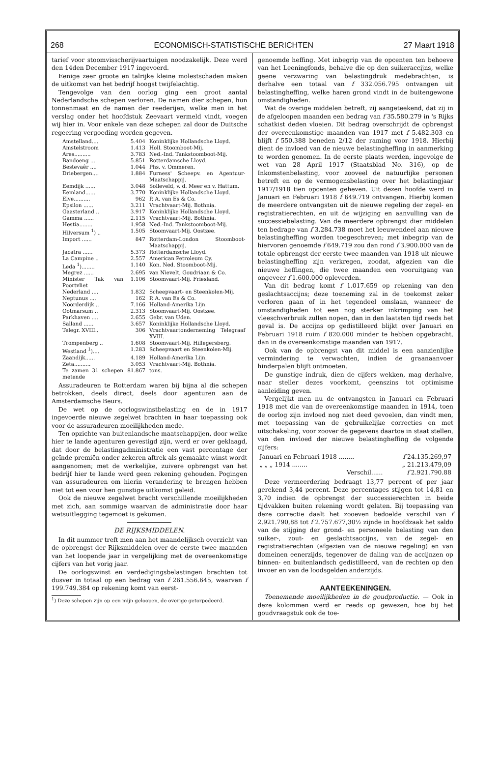268 ECONOMISCH-STATISTISCHE BERICHTEN 27 Maart 1918
tarief voor stoomvisscherijvaartuigen noodzakelijk. Deze werd den 14den December 1917 ingevoerd.
Eenige zeer groote en talrijke kleine molestschaden maken de uitkomst van het bedrijf hoogst twijfelachtig.
Tengevolge van den oorlog ging een groot aantal Nederlandsche schepen verloren. De namen dier schepen, hun tonnenmaat en de namen der reederijen, welke men in het verslag onder het hoofdstuk Zeevaart vermeld vindt, voegen wij hier in. Voor enkele van deze schepen zal door de Duitsche regeering vergoeding worden gegeven.
| Amstelland.... | 5.404 | Koninklijke Hollandsche Lloyd. |
| Amstelstroom | 1.413 | Holl. Stoomboot-Mij. |
| Ares.......... | 3.783 | Ned.-Ind. Tankstoomboot-Mij. |
| Bandoeng .... | 5.851 | Rotterdamsche Lloyd. |
| Bestevaêr .... | 1.044 | Phs. v. Ommeren. |
| Driebergen.... | 1.884 | Furness' Scheepv. en Agentuur-Maatschappij. |
| Eemdijk ...... | 3.048 | Solleveld, v. d. Meer en v. Hattum. |
| Eemland...... | 3.770 | Koninklijke Hollandsche Lloyd. |
| Elve.......... | 962 | P. A. van Es & Co. |
| Epsilon ...... | 3.211 | Vrachtvaart-Mij. Bothnia. |
| Gaasterland .. | 3.917 | Koninklijke Hollandsche Lloyd. |
| Gamma ...... | 2.115 | Vrachtvaart-Mij. Bothnia. |
| Hestia........ | 1.958 | Ned.-Ind. Tankstoomboot-Mij. |
| Hilversum <sup>1</sup>) .. | 1.505 | Stoomvaart-Mij. Oostzee. |
| Import ...... | 847 | Rotterdam-London Stoomboot-Maatschappij. |
| Jacatra ...... | 5.373 | Rotterdamsche Lloyd. |
| La Campine .. | 2.557 | American Petroleum Cy. |
| Leda <sup>1</sup>)........ | 1.140 | Kon. Ned. Stoomboot-Mij. |
| Megrez ...... | 2.695 | van Nievelt, Goudriaan & Co. |
| Minister Tak van Poortvliet | 1.106 | Stoomvaart-Mij. Friesland. |
| Nederland .... | 1.832 | Scheepvaart- en Steenkolen-Mij. |
| Neptunus .... | 162 | P. A. van Es & Co. |
| Noorderdijk .. | 7.166 | Holland-Amerika Lijn. |
| Ootmarsum .. | 2.313 | Stoomvaart-Mij. Oostzee. |
| Parkhaven .... | 2.655 | Gebr. van Uden. |
| Salland ...... | 3.657 | Koninklijke Hollandsche Lloyd. |
| Telegr. XVIII.. | 306 | Vrachtvaartonderneming Telegraaf XVIII. |
| Trompenberg .. | 1.608 | Stoomvaart-Mij. Hillegersberg. |
| Westland <sup>1</sup>).... | 1.283 | Scheepvaart en Steenkolen-Mij. |
| Zaandijk...... | 4.189 | Holland-Amerika Lijn. |
| Zeta.......... | 3.053 | Vrachtvaart-Mij. Bothnia. |
| Te zamen 31 schepen metende | 81.867 | tons. |
Assuradeuren te Rotterdam waren bij bijna al die schepen betrokken, deels direct, deels door agenturen aan de Amsterdamsche Beurs.
De wet op de oorlogswinstbelasting en de in 1917 ingevoerde nieuwe zegelwet brachten in haar toepassing ook voor de assuradeuren moeilijkheden mede.
Ten opzichte van buitenlandsche maatschappijen, door welke hier te lande agenturen gevestigd zijn, werd er over geklaagd, dat door de belastingadministratie een vast percentage der geïnde premiën onder zekeren aftrek als gemaakte winst wordt aangenomen; met de werkelijke, zuivere opbrengst van het bedrijf hier te lande werd geen rekening gehouden. Pogingen van assuradeuren om hierin verandering te brengen hebben niet tot een voor hen gunstige uitkomst geleid.
Ook de nieuwe zegelwet bracht verschillende moeilijkheden met zich, aan sommige waarvan de administratie door haar wetsuitlegging tegemoet is gekomen.
DE RIJKSMIDDELEN.
In dit nummer treft men aan het maandelijksch overzicht van de opbrengst der Rijksmiddelen over de eerste twee maanden van het loopende jaar in vergelijking met de overeenkomstige cijfers van het vorig jaar.
De oorlogswinst en verdedigingsbelastingen brachten tot dusver in totaal op een bedrag van f 261.556.645, waarvan f 199.749.384 op rekening komt van eerst-
<sup>1</sup>) Deze schepen zijn op een mijn geloopen, de overige getorpedeerd.
genoemde heffing. Met inbegrip van de opcenten ten behoeve van het Leeningfonds, behalve die op den suikeraccijns, welke geene verzwaring van belastingdruk medebrachten, is derhalve een totaal van f 332.056.795 ontvangen uit belastingheffing, welke haren grond vindt in de buitengewone omstandigheden.
Wat de overige middelen betreft, zij aangeteekend, dat zij in de afgeloopen maanden een bedrag van f 35.580.279 in 's Rijks schatkist deden vloeien. Dit bedrag overschrijdt de opbrengst der overeenkomstige maanden van 1917 met f 5.482.303 en blijft f 550.388 beneden 2/12 der raming voor 1918. Hierbij dient de invloed van de nieuwe belastingheffing in aanmerking te worden genomen. In de eerste plaats werden, ingevolge de wet van 28 April 1917 (Staatsblad No. 316), op de Inkomstenbelasting, voor zooveel de natuurlijke personen betreft en op de vermogensbelasting over het belastingjaar 1917/1918 tien opcenten geheven. Uit dezen hoofde werd in Januari en Februari 1918 f 649.719 ontvangen. Hierbij komen de meerdere ontvangsten uit de nieuwe regeling der zegel- en registratierechten, en uit de wijziging en aanvulling van de successiebelasting. Van de meerdere opbrengst dier middelen ten bedrage van f 3.284.738 moet het leeuwendeel aan nieuwe belastingheffing worden toegeschreven; met inbegrip van de hiervoren genoemde f 649.719 zou dan rond f 3.900.000 van de totale opbrengst der eerste twee maanden van 1918 uit nieuwe belastingheffing zijn verkregen, zoodat, afgezien van die nieuwe heffingen, die twee maanden een vooruitgang van ongeveer f 1.600.000 opleverden.
Van dit bedrag komt f 1.017.659 op rekening van den geslachtsaccijns; deze toeneming zal in de toekomst zeker verloren gaan of in het tegendeel omslaan, wanneer de omstandigheden tot een nog sterker inkrimping van het vleeschverbruik zullen nopen, dan in den laatsten tijd reeds het geval is. De accijns op gedistilleerd blijkt over Januari en Februari 1918 ruim f 820.000 minder te hebben opgebracht, dan in de overeenkomstige maanden van 1917.
Ook van de opbrengst van dit middel is een aanzienlijke vermindering te verwachten, indien de graanaanvoer hinderpalen blijft ontmoeten.
De gunstige indruk, dien de cijfers wekken, mag derhalve, naar steller dezes voorkomt, geenszins tot optimisme aanleiding geven.
Vergelijkt men nu de ontvangsten in Januari en Februari 1918 met die van de overeenkomstige maanden in 1914, toen de oorlog zijn invloed nog niet deed gevoelen, dan vindt men, met toepassing van de gebruikelijke correcties en met uitschakeling, voor zoover de gegevens daartoe in staat stellen, van den invloed der nieuwe belastingheffing de volgende cijfers:
| Januari en Februari 1918 ........ | f 24.135.269,97 |
| „ „ „ 1914 ........ | „ 21.213.479,09 |
| Verschil...... | f 2.921.790.88 |
Deze vermeerdering bedraagt 13,77 percent of per jaar gerekend 3,44 percent. Deze percentages stijgen tot 14,81 en 3,70 indien de opbrengst der successierechten in beide tijdvakken buiten rekening wordt gelaten. Bij toepassing van deze correctie daalt het zooeven bedoelde verschil van f 2.921.790,88 tot f 2.757.677,30½ zijnde in hoofdzaak het saldo van de stijging der grond- en personeele belasting van den suiker-, zout- en geslachtsaccijns, van de zegel- en registratierechten (afgezien van de nieuwe regeling) en van domeinen eenerzijds, tegenover de daling van de accijnzen op binnen- en buitenlandsch gedistilleerd, van de rechten op den invoer en van de loodsgelden anderzijds.
AANTEEKENINGEN.
Toenemende moeilijkheden in de goudproductie. — Ook in deze kolommen werd er reeds op gewezen, hoe bij het goudvraagstuk ook de toe-